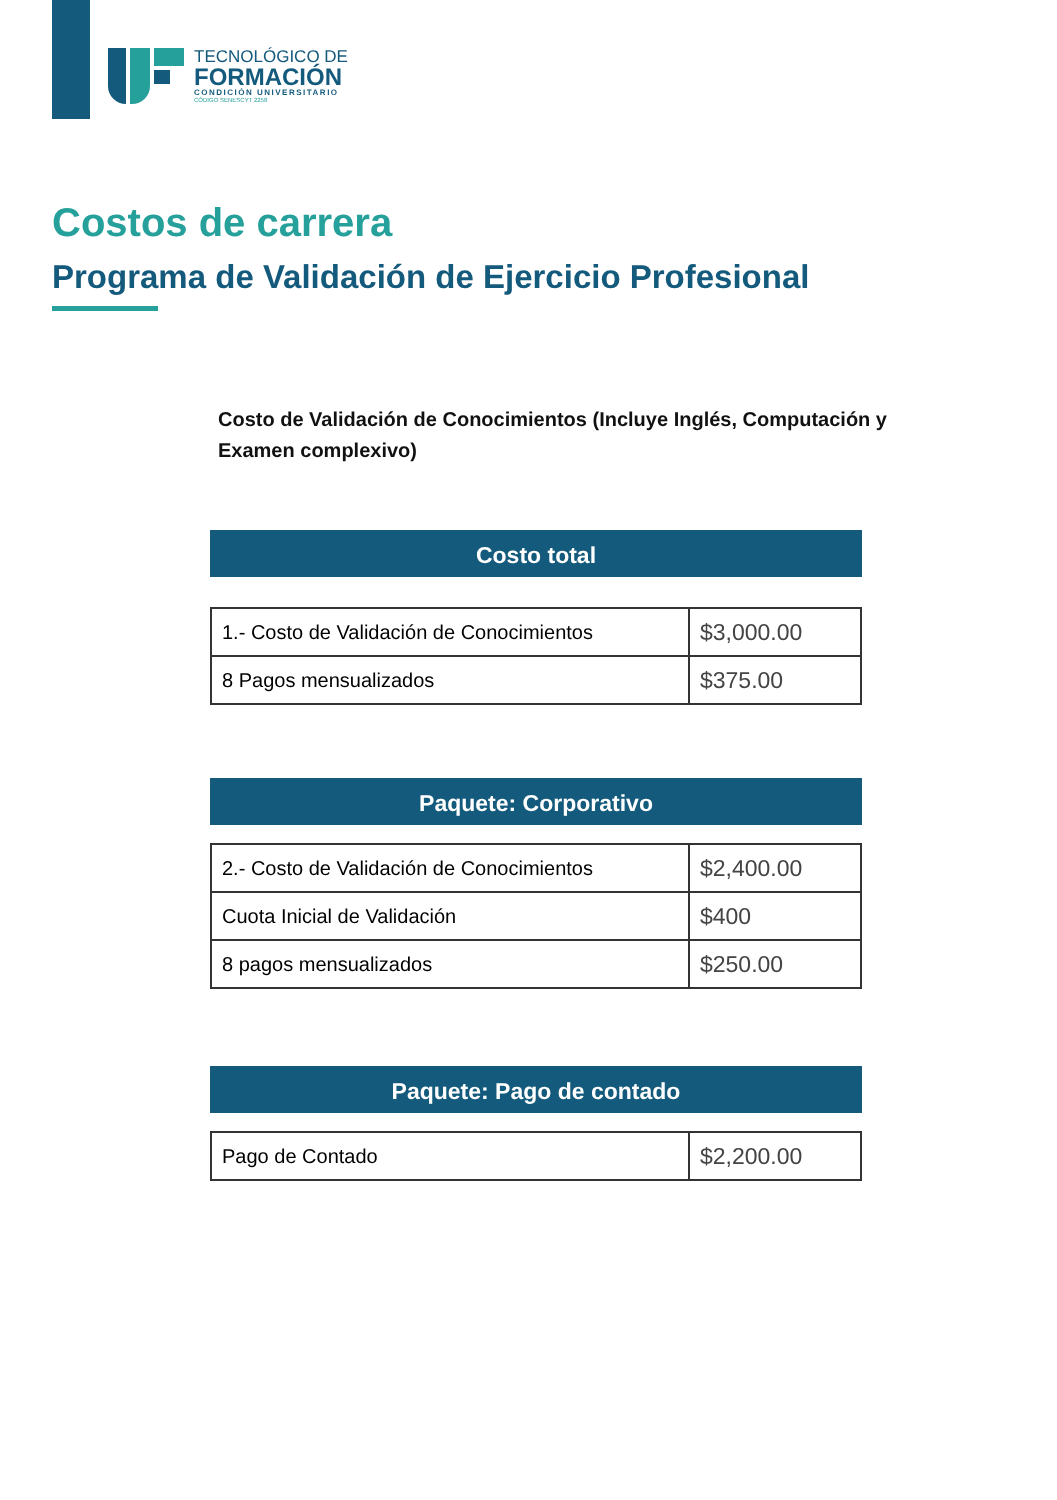TECNOLÓGICO DE
FORMACIÓN
CONDICIÓN UNIVERSITARIO
CÓDIGO SENESCYT 2258
Costos de carrera
Programa de Validación de Ejercicio Profesional
Costo de Validación de Conocimientos (Incluye Inglés, Computación y Examen complexivo)
Costo total
| 1.- Costo de Validación de Conocimientos | $3,000.00 |
| 8 Pagos mensualizados | $375.00 |
Paquete: Corporativo
| 2.- Costo de Validación de Conocimientos | $2,400.00 |
| Cuota Inicial de Validación | $400 |
| 8 pagos mensualizados | $250.00 |
Paquete: Pago de contado
| Pago de Contado | $2,200.00 |